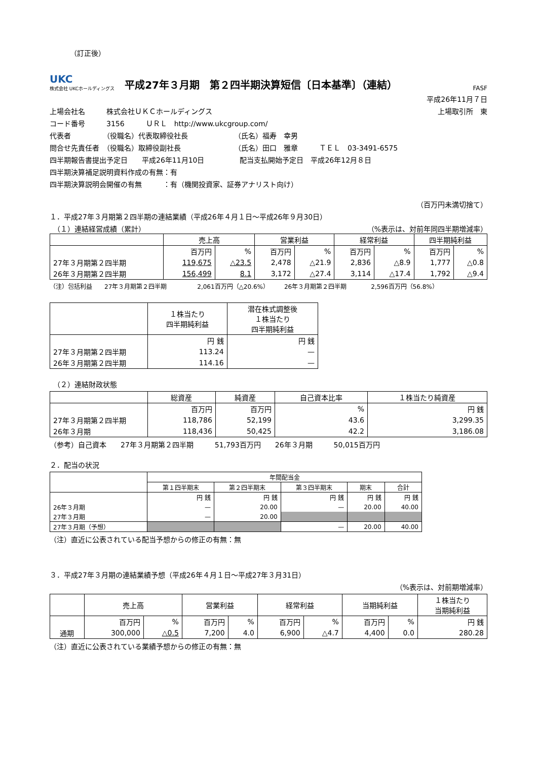（訂正後）
UKC
株式会社 UKCホールディングス
平成27年３月期　第２四半期決算短信〔日本基準〕（連結）
FASF
平成26年11月７日
上場会社名　　　株式会社ＵＫＣホールディングス 上場取引所　東
コード番号　　　3156　　　ＵＲＬ　http://www.ukcgroup.com/
代表者　　　　　（役職名）代表取締役社長　　　　　　　（氏名）福寿　幸男
問合せ先責任者　（役職名）取締役副社長　　　　　　　　（氏名）田口　雅章　　　ＴＥＬ　03-3491-6575
四半期報告書提出予定日　　平成26年11月10日　　　　　配当支払開始予定日　平成26年12月８日
四半期決算補足説明資料作成の有無：有
四半期決算説明会開催の有無　　　：有（機関投資家、証券アナリスト向け）
（百万円未満切捨て）
１．平成27年３月期第２四半期の連結業績（平成26年４月１日～平成26年９月30日）
　（１）連結経営成績（累計） （%表示は、対前年同四半期増減率）
| | 売上高 | | 営業利益 | | 経常利益 | | 四半期純利益 | |
| --- | --- | --- | --- | --- | --- | --- | --- | --- |
| | 百万円 | % | 百万円 | % | 百万円 | % | 百万円 | % |
| 27年３月期第２四半期 | 119,675 | △23.5 | 2,478 | △21.9 | 2,836 | △8.9 | 1,777 | △0.8 |
| 26年３月期第２四半期 | 156,499 | 8.1 | 3,172 | △27.4 | 3,114 | △17.4 | 1,792 | △9.4 |
（注）包括利益　　27年３月期第２四半期　　　　　2,061百万円（△20.6%）　　　26年３月期第２四半期　　　　2,596百万円（56.8%）
| | １株当たり 四半期純利益 | 潜在株式調整後 １株当たり 四半期純利益 |
| --- | --- | --- |
| | 円 銭 | 円 銭 |
| 27年３月期第２四半期 | 113.24 | — |
| 26年３月期第２四半期 | 114.16 | — |
　（２）連結財政状態
| | 総資産 | 純資産 | 自己資本比率 | １株当たり純資産 |
| --- | --- | --- | --- | --- |
| | 百万円 | 百万円 | % | 円 銭 |
| 27年３月期第２四半期 | 118,786 | 52,199 | 43.6 | 3,299.35 |
| 26年３月期 | 118,436 | 50,425 | 42.2 | 3,186.08 |
（参考）自己資本　　27年３月期第２四半期　　　51,793百万円　　26年３月期　　　50,015百万円
２．配当の状況
| | 年間配当金 | | | | |
| --- | --- | --- | --- | --- | --- |
| | 第１四半期末 | 第２四半期末 | 第３四半期末 | 期末 | 合計 |
| | 円 銭 | 円 銭 | 円 銭 | 円 銭 | 円 銭 |
| 26年３月期 | — | 20.00 | — | 20.00 | 40.00 |
| 27年３月期 | — | 20.00 | | | |
| 27年３月期（予想） | | | — | 20.00 | 40.00 |
（注）直近に公表されている配当予想からの修正の有無：無
３．平成27年３月期の連結業績予想（平成26年４月１日～平成27年３月31日）
（%表示は、対前期増減率）
| | 売上高 | | 営業利益 | | 経常利益 | | 当期純利益 | | １株当たり 当期純利益 |
| --- | --- | --- | --- | --- | --- | --- | --- | --- | --- |
| | 百万円 | % | 百万円 | % | 百万円 | % | 百万円 | % | 円 銭 |
| 通期 | 300,000 | △0.5 | 7,200 | 4.0 | 6,900 | △4.7 | 4,400 | 0.0 | 280.28 |
（注）直近に公表されている業績予想からの修正の有無：無